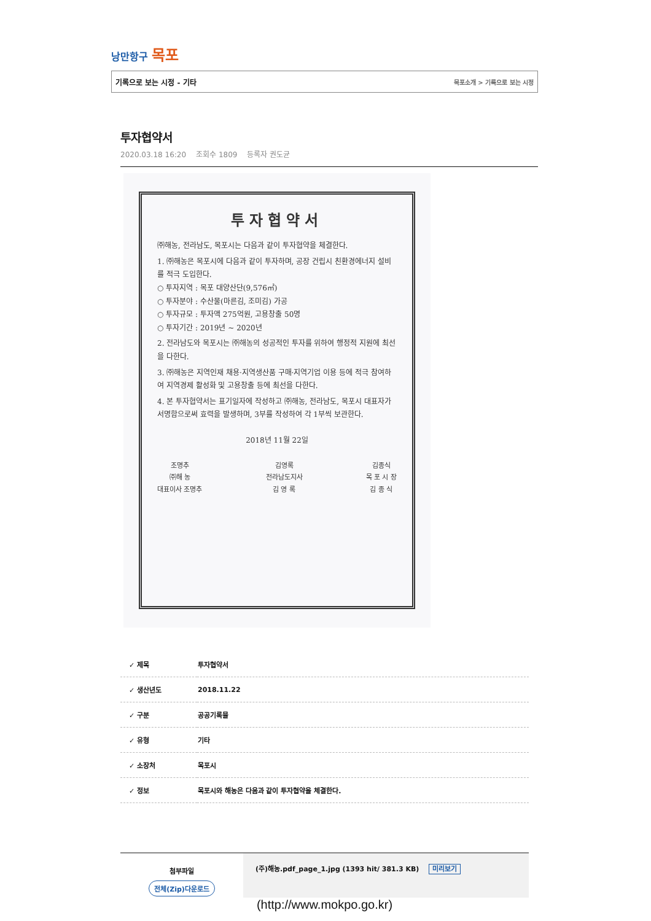낭만항구 목포
기록으로 보는 시정 - 기타 목포소개 > 기록으로 보는 시정
투자협약서
2020.03.18 16:20 조회수 1809 등록자 권도균
투자협약서
㈜해농, 전라남도, 목포시는 다음과 같이 투자협약을 체결한다.
1. ㈜해농은 목포시에 다음과 같이 투자하며, 공장 건립시 친환경에너지 설비를 적극 도입한다.
○ 투자지역 : 목포 대양산단(9,576㎡)
○ 투자분야 : 수산물(마른김, 조미김) 가공
○ 투자규모 : 투자액 275억원, 고용창출 50명
○ 투자기간 : 2019년 ~ 2020년
2. 전라남도와 목포시는 ㈜해농의 성공적인 투자를 위하여 행정적 지원에 최선을 다한다.
3. ㈜해농은 지역인재 채용·지역생산품 구매·지역기업 이용 등에 적극 참여하여 지역경제 활성화 및 고용창출 등에 최선을 다한다.
4. 본 투자협약서는 표기일자에 작성하고 ㈜해농, 전라남도, 목포시 대표자가 서명함으로써 효력을 발생하며, 3부를 작성하여 각 1부씩 보관한다.
2018년 11월 22일
조명추
㈜해 농
대표이사 조명추
김영록
전라남도지사
김 영 록
김종식
목 포 시 장
김 종 식
| ✓ 제목 | 투자협약서 |
| ✓ 생산년도 | 2018.11.22 |
| ✓ 구분 | 공공기록물 |
| ✓ 유형 | 기타 |
| ✓ 소장처 | 목포시 |
| ✓ 정보 | 목포시와 해농은 다음과 같이 투자협약을 체결한다. |
첨부파일
전체(Zip)다운로드
(주)해농.pdf_page_1.jpg (1393 hit/ 381.3 KB) 미리보기
(http://www.mokpo.go.kr)